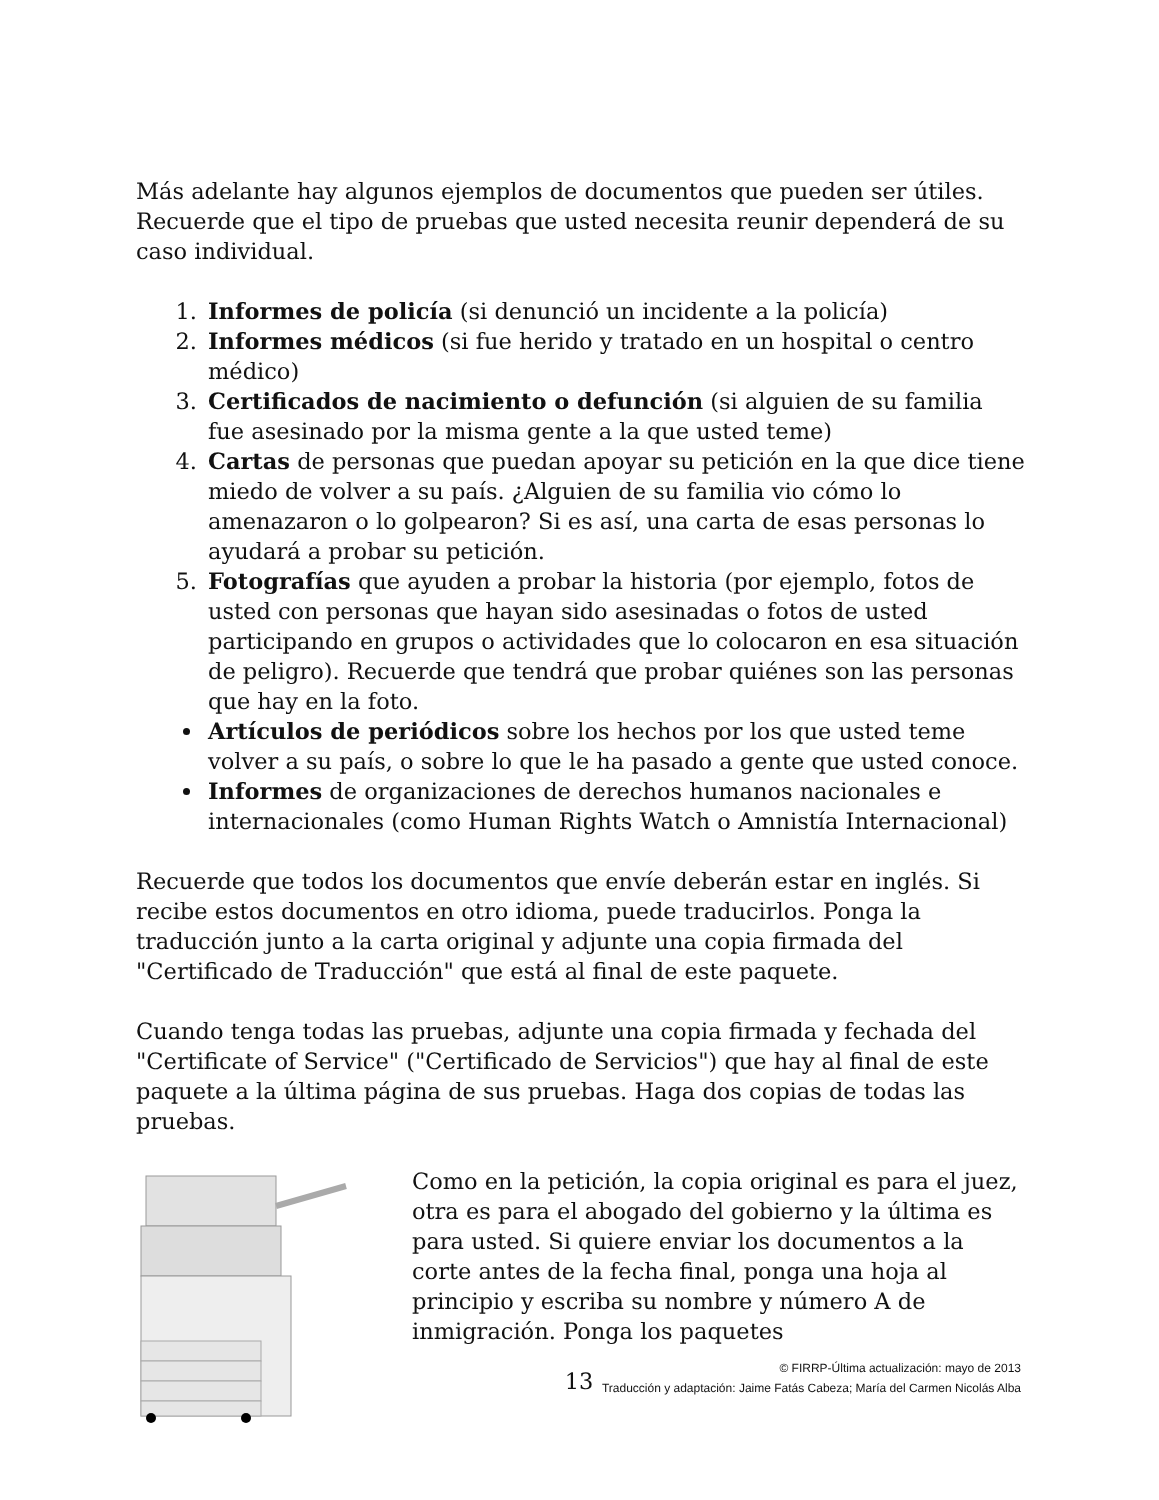Más adelante hay algunos ejemplos de documentos que pueden ser útiles. Recuerde que el tipo de pruebas que usted necesita reunir dependerá de su caso individual.
1. Informes de policía (si denunció un incidente a la policía)
2. Informes médicos (si fue herido y tratado en un hospital o centro médico)
3. Certificados de nacimiento o defunción (si alguien de su familia fue asesinado por la misma gente a la que usted teme)
4. Cartas de personas que puedan apoyar su petición en la que dice tiene miedo de volver a su país. ¿Alguien de su familia vio cómo lo amenazaron o lo golpearon? Si es así, una carta de esas personas lo ayudará a probar su petición.
5. Fotografías que ayuden a probar la historia (por ejemplo, fotos de usted con personas que hayan sido asesinadas o fotos de usted participando en grupos o actividades que lo colocaron en esa situación de peligro). Recuerde que tendrá que probar quiénes son las personas que hay en la foto.
Artículos de periódicos sobre los hechos por los que usted teme volver a su país, o sobre lo que le ha pasado a gente que usted conoce.
Informes de organizaciones de derechos humanos nacionales e internacionales (como Human Rights Watch o Amnistía Internacional)
Recuerde que todos los documentos que envíe deberán estar en inglés. Si recibe estos documentos en otro idioma, puede traducirlos. Ponga la traducción junto a la carta original y adjunte una copia firmada del "Certificado de Traducción" que está al final de este paquete.
Cuando tenga todas las pruebas, adjunte una copia firmada y fechada del "Certificate of Service" ("Certificado de Servicios") que hay al final de este paquete a la última página de sus pruebas. Haga dos copias de todas las pruebas.
Como en la petición, la copia original es para el juez, otra es para el abogado del gobierno y la última es para usted. Si quiere enviar los documentos a la corte antes de la fecha final, ponga una hoja al principio y escriba su nombre y número A de inmigración. Ponga los paquetes
13
© FIRRP-Última actualización: mayo de 2013
Traducción y adaptación: Jaime Fatás Cabeza; María del Carmen Nicolás Alba